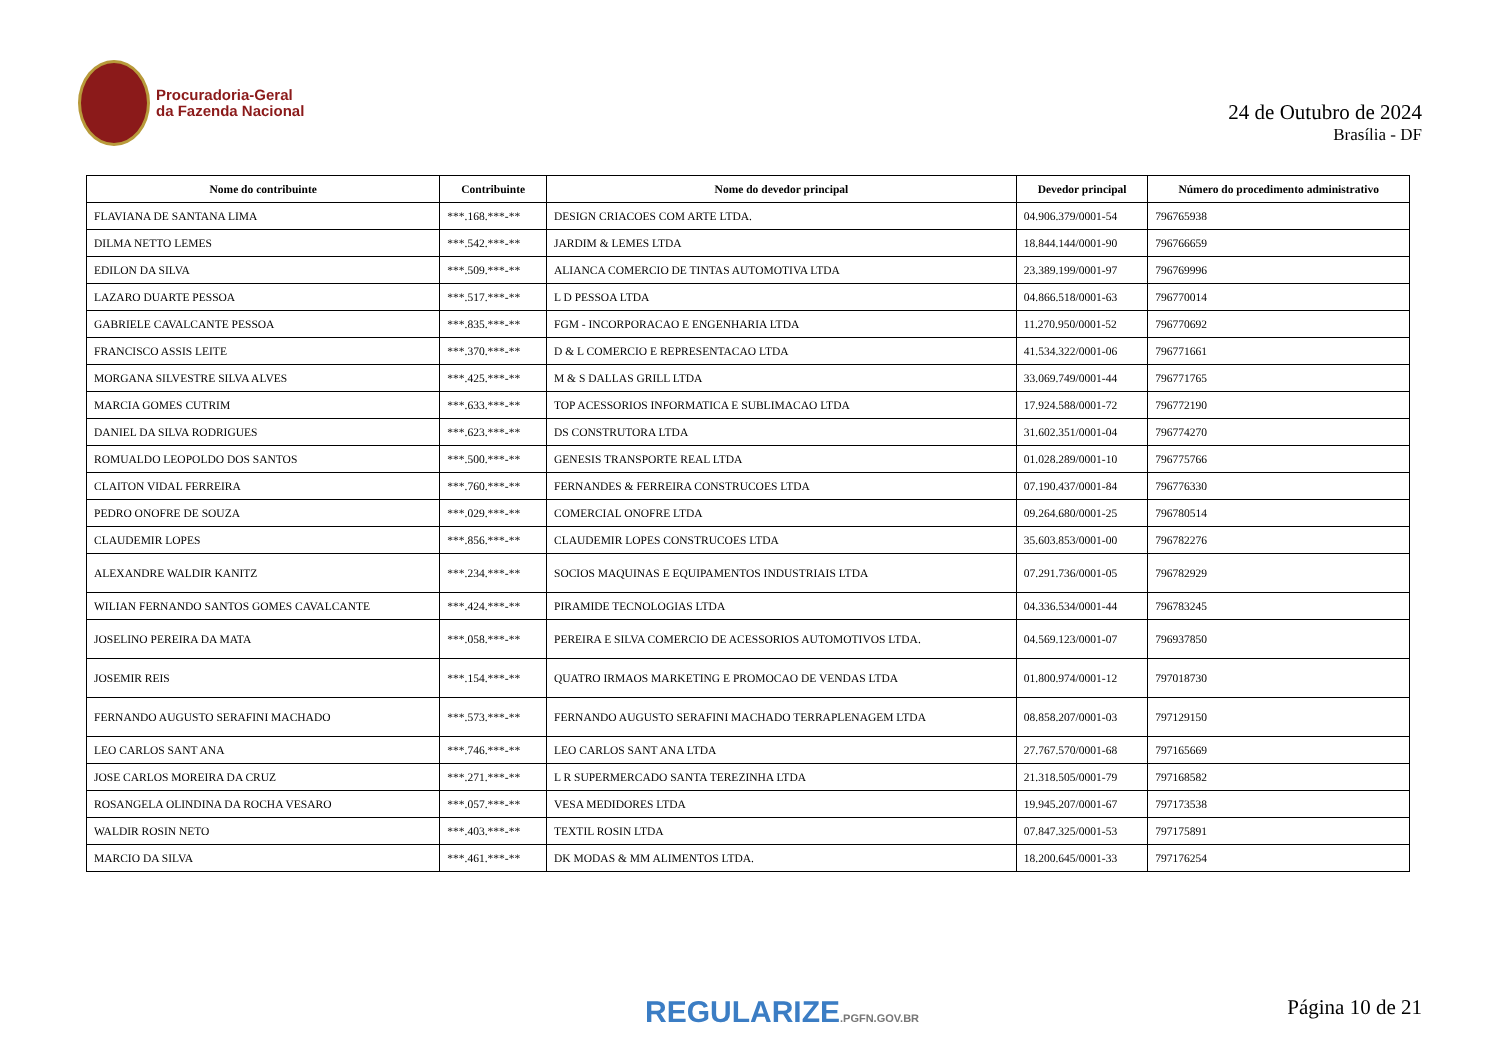Procuradoria-Geral
da Fazenda Nacional
24 de Outubro de 2024
Brasília - DF
| Nome do contribuinte | Contribuinte | Nome do devedor principal | Devedor principal | Número do procedimento administrativo |
| --- | --- | --- | --- | --- |
| FLAVIANA DE SANTANA LIMA | ***.168.***-** | DESIGN CRIACOES COM ARTE LTDA. | 04.906.379/0001-54 | 796765938 |
| DILMA NETTO LEMES | ***.542.***-** | JARDIM & LEMES LTDA | 18.844.144/0001-90 | 796766659 |
| EDILON DA SILVA | ***.509.***-** | ALIANCA COMERCIO DE TINTAS AUTOMOTIVA LTDA | 23.389.199/0001-97 | 796769996 |
| LAZARO DUARTE PESSOA | ***.517.***-** | L D PESSOA LTDA | 04.866.518/0001-63 | 796770014 |
| GABRIELE CAVALCANTE PESSOA | ***.835.***-** | FGM - INCORPORACAO E ENGENHARIA LTDA | 11.270.950/0001-52 | 796770692 |
| FRANCISCO ASSIS LEITE | ***.370.***-** | D & L COMERCIO E REPRESENTACAO LTDA | 41.534.322/0001-06 | 796771661 |
| MORGANA SILVESTRE SILVA ALVES | ***.425.***-** | M & S DALLAS GRILL LTDA | 33.069.749/0001-44 | 796771765 |
| MARCIA GOMES CUTRIM | ***.633.***-** | TOP ACESSORIOS INFORMATICA E SUBLIMACAO LTDA | 17.924.588/0001-72 | 796772190 |
| DANIEL DA SILVA RODRIGUES | ***.623.***-** | DS CONSTRUTORA LTDA | 31.602.351/0001-04 | 796774270 |
| ROMUALDO LEOPOLDO DOS SANTOS | ***.500.***-** | GENESIS TRANSPORTE REAL LTDA | 01.028.289/0001-10 | 796775766 |
| CLAITON VIDAL FERREIRA | ***.760.***-** | FERNANDES & FERREIRA CONSTRUCOES LTDA | 07.190.437/0001-84 | 796776330 |
| PEDRO ONOFRE DE SOUZA | ***.029.***-** | COMERCIAL ONOFRE LTDA | 09.264.680/0001-25 | 796780514 |
| CLAUDEMIR LOPES | ***.856.***-** | CLAUDEMIR LOPES CONSTRUCOES LTDA | 35.603.853/0001-00 | 796782276 |
| ALEXANDRE WALDIR KANITZ | ***.234.***-** | SOCIOS MAQUINAS E EQUIPAMENTOS INDUSTRIAIS LTDA | 07.291.736/0001-05 | 796782929 |
| WILIAN FERNANDO SANTOS GOMES CAVALCANTE | ***.424.***-** | PIRAMIDE TECNOLOGIAS LTDA | 04.336.534/0001-44 | 796783245 |
| JOSELINO PEREIRA DA MATA | ***.058.***-** | PEREIRA E SILVA COMERCIO DE ACESSORIOS AUTOMOTIVOS LTDA. | 04.569.123/0001-07 | 796937850 |
| JOSEMIR REIS | ***.154.***-** | QUATRO IRMAOS MARKETING E PROMOCAO DE VENDAS LTDA | 01.800.974/0001-12 | 797018730 |
| FERNANDO AUGUSTO SERAFINI MACHADO | ***.573.***-** | FERNANDO AUGUSTO SERAFINI MACHADO TERRAPLENAGEM LTDA | 08.858.207/0001-03 | 797129150 |
| LEO CARLOS SANT ANA | ***.746.***-** | LEO CARLOS SANT ANA LTDA | 27.767.570/0001-68 | 797165669 |
| JOSE CARLOS MOREIRA DA CRUZ | ***.271.***-** | L R SUPERMERCADO SANTA TEREZINHA LTDA | 21.318.505/0001-79 | 797168582 |
| ROSANGELA OLINDINA DA ROCHA VESARO | ***.057.***-** | VESA MEDIDORES LTDA | 19.945.207/0001-67 | 797173538 |
| WALDIR ROSIN NETO | ***.403.***-** | TEXTIL ROSIN LTDA | 07.847.325/0001-53 | 797175891 |
| MARCIO DA SILVA | ***.461.***-** | DK MODAS & MM ALIMENTOS LTDA. | 18.200.645/0001-33 | 797176254 |
REGULARIZE.PGFN.GOV.BR Página 10 de 21